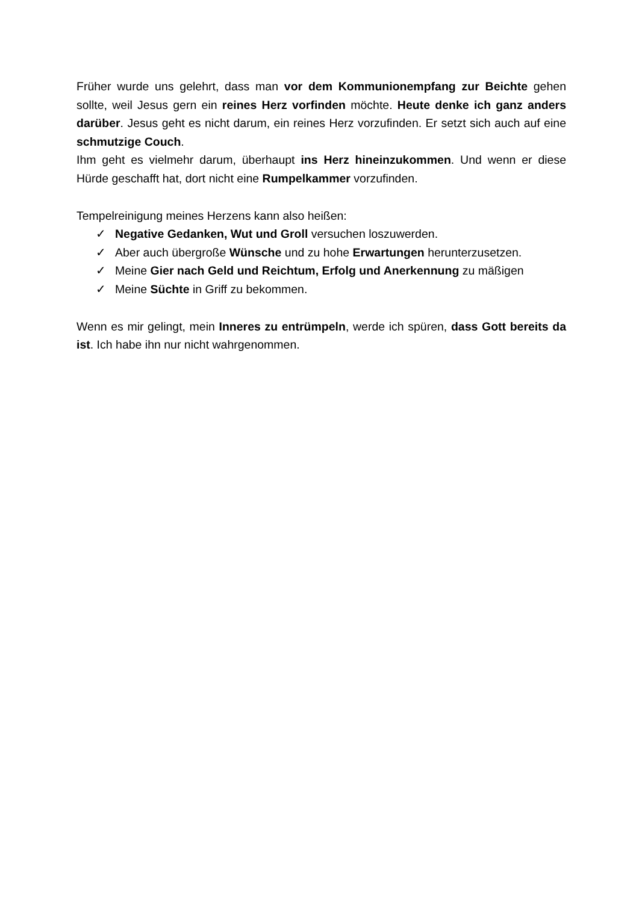Früher wurde uns gelehrt, dass man vor dem Kommunionempfang zur Beichte gehen sollte, weil Jesus gern ein reines Herz vorfinden möchte. Heute denke ich ganz anders darüber. Jesus geht es nicht darum, ein reines Herz vorzufinden. Er setzt sich auch auf eine schmutzige Couch.
Ihm geht es vielmehr darum, überhaupt ins Herz hineinzukommen. Und wenn er diese Hürde geschafft hat, dort nicht eine Rumpelkammer vorzufinden.
Tempelreinigung meines Herzens kann also heißen:
✓ Negative Gedanken, Wut und Groll versuchen loszuwerden.
✓ Aber auch übergroße Wünsche und zu hohe Erwartungen herunterzusetzen.
✓ Meine Gier nach Geld und Reichtum, Erfolg und Anerkennung zu mäßigen
✓ Meine Süchte in Griff zu bekommen.
Wenn es mir gelingt, mein Inneres zu entrümpeln, werde ich spüren, dass Gott bereits da ist. Ich habe ihn nur nicht wahrgenommen.